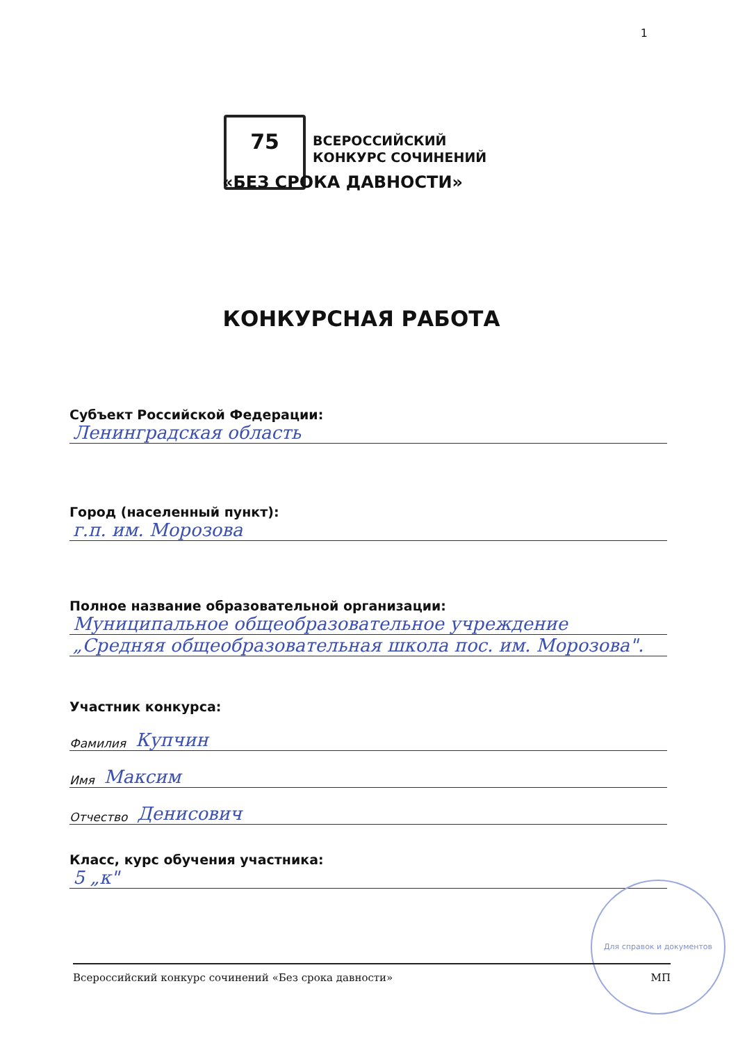1
75
ВСЕРОССИЙСКИЙ
КОНКУРС СОЧИНЕНИЙ
«БЕЗ СРОКА ДАВНОСТИ»
КОНКУРСНАЯ РАБОТА
Субъект Российской Федерации:
Ленинградская область
Город (населенный пункт):
г.п. им. Морозова
Полное название образовательной организации:
Муниципальное общеобразовательное учреждение
„Средняя общеобразовательная школа пос. им. Морозова".
Участник конкурса:
Фамилия Купчин
Имя Максим
Отчество Денисович
Класс, курс обучения участника:
5 „к"
Для справок и документов
Всероссийский конкурс сочинений «Без срока давности» МП